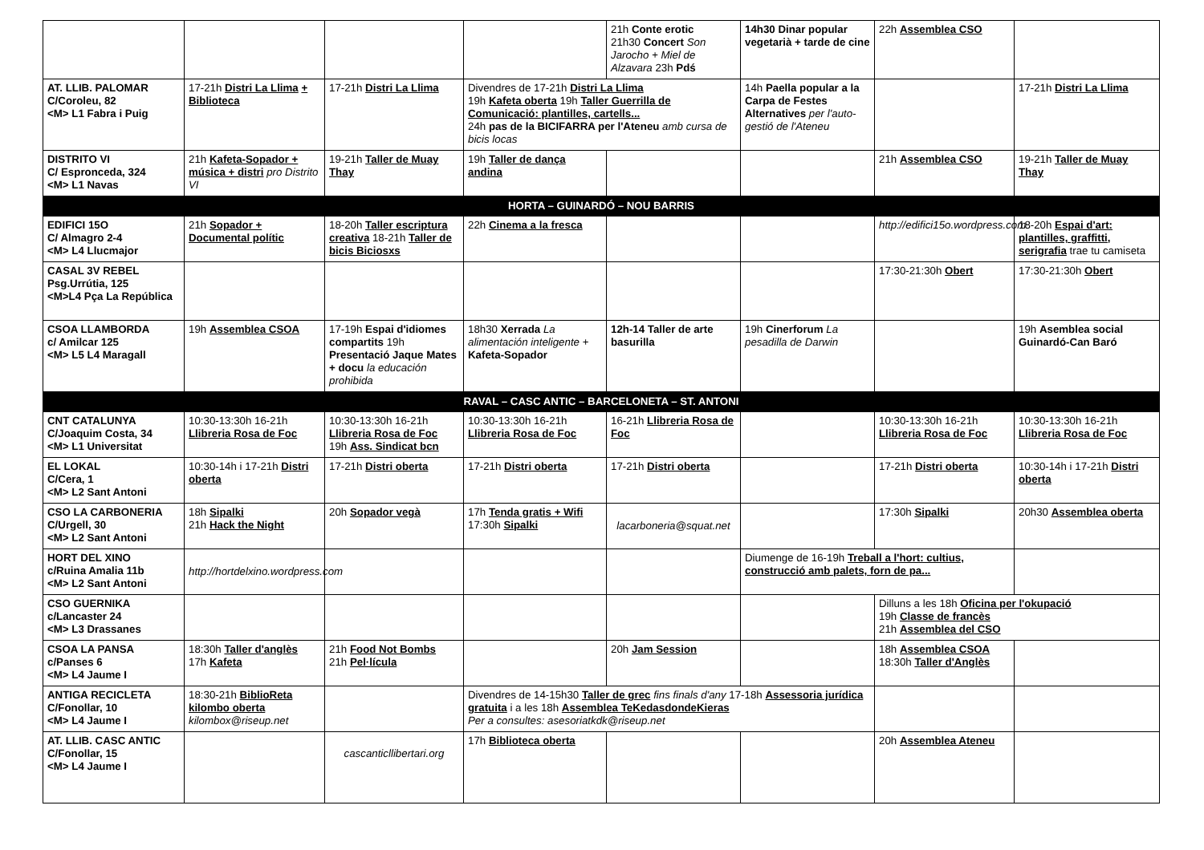| | | | | 21h Conte erotic 21h30 Concert Son Jarocho + Miel de Alzavara 23h Pdś | 14h30 Dinar popular vegetarià + tarde de cine | 22h Assemblea CSO | |
| AT. LLIB. PALOMAR C/Coroleu, 82 <M> L1 Fabra i Puig | 17-21h Distri La Llima + Biblioteca | 17-21h Distri La Llima | Divendres de 17-21h Distri La Llima 19h Kafeta oberta 19h Taller Guerrilla de Comunicació: plantilles, cartells... 24h pas de la BICIFARRA per l'Ateneu amb cursa de bicis locas | | 14h Paella popular a la Carpa de Festes Alternatives per l'auto-gestió de l'Ateneu | | 17-21h Distri La Llima |
| DISTRITO VI C/ Espronceda, 324 <M> L1 Navas | 21h Kafeta-Sopador + música + distri pro Distrito VI | 19-21h Taller de Muay Thay | 19h Taller de dança andina | | | 21h Assemblea CSO | 19-21h Taller de Muay Thay |
| HORTA – GUINARDÓ – NOU BARRIS | | | | | | | |
| EDIFICI 15O C/ Almagro 2-4 <M> L4 Llucmajor | 21h Sopador + Documental polític | 18-20h Taller escriptura creativa 18-21h Taller de bicis Biciosxs | 22h Cinema a la fresca | | | http://edifici15o.wordpress.com | 18-20h Espai d'art: plantilles, graffitti, serigrafia trae tu camiseta |
| CASAL 3V REBEL Psg.Urrútia, 125 <M>L4 Pça La República | | | | | | 17:30-21:30h Obert | 17:30-21:30h Obert |
| CSOA LLAMBORDA c/ Amilcar 125 <M> L5 L4 Maragall | 19h Assemblea CSOA | 17-19h Espai d'idiomes compartits 19h Presentació Jaque Mates + docu la educación prohibida | 18h30 Xerrada La alimentación inteligente + Kafeta-Sopador | 12h-14 Taller de arte basurilla | 19h Cinerforum La pesadilla de Darwin | | 19h Asemblea social Guinardó-Can Baró |
| RAVAL – CASC ANTIC – BARCELONETA – ST. ANTONI | | | | | | | |
| CNT CATALUNYA C/Joaquim Costa, 34 <M> L1 Universitat | 10:30-13:30h 16-21h Llibreria Rosa de Foc | 10:30-13:30h 16-21h Llibreria Rosa de Foc 19h Ass. Sindicat bcn | 10:30-13:30h 16-21h Llibreria Rosa de Foc | 16-21h Llibreria Rosa de Foc | | 10:30-13:30h 16-21h Llibreria Rosa de Foc | 10:30-13:30h 16-21h Llibreria Rosa de Foc |
| EL LOKAL C/Cera, 1 <M> L2 Sant Antoni | 10:30-14h i 17-21h Distri oberta | 17-21h Distri oberta | 17-21h Distri oberta | 17-21h Distri oberta | | 17-21h Distri oberta | 10:30-14h i 17-21h Distri oberta |
| CSO LA CARBONERIA C/Urgell, 30 <M> L2 Sant Antoni | 18h Sipalki 21h Hack the Night | 20h Sopador vegà | 17h Tenda gratis + Wifi 17:30h Sipalki | lacarboneria@squat.net | | 17:30h Sipalki | 20h30 Assemblea oberta |
| HORT DEL XINO c/Ruina Amalia 11b <M> L2 Sant Antoni | http://hortdelxino.wordpress.com | | | | Diumenge de 16-19h Treball a l'hort: cultius, construcció amb palets, forn de pa... | | |
| CSO GUERNIKA c/Lancaster 24 <M> L3 Drassanes | | | | | | Dilluns a les 18h Oficina per l'okupació 19h Classe de francès 21h Assemblea del CSO | |
| CSOA LA PANSA c/Panses 6 <M> L4 Jaume I | 18:30h Taller d'anglès 17h Kafeta | 21h Food Not Bombs 21h Pel·lícula | | 20h Jam Session | | 18h Assemblea CSOA 18:30h Taller d'Anglès | |
| ANTIGA RECICLETA C/Fonollar, 10 <M> L4 Jaume I | 18:30-21h BiblioReta kilombo oberta kilombox@riseup.net | | Divendres de 14-15h30 Taller de grec fins finals d'any 17-18h Assessoria jurídica gratuita i a les 18h Assemblea TeKedasdondeKieras Per a consultes: asesoriatkdk@riseup.net | | | | |
| AT. LLIB. CASC ANTIC C/Fonollar, 15 <M> L4 Jaume I | | cascanticllibertari.org | 17h Biblioteca oberta | | | 20h Assemblea Ateneu | |